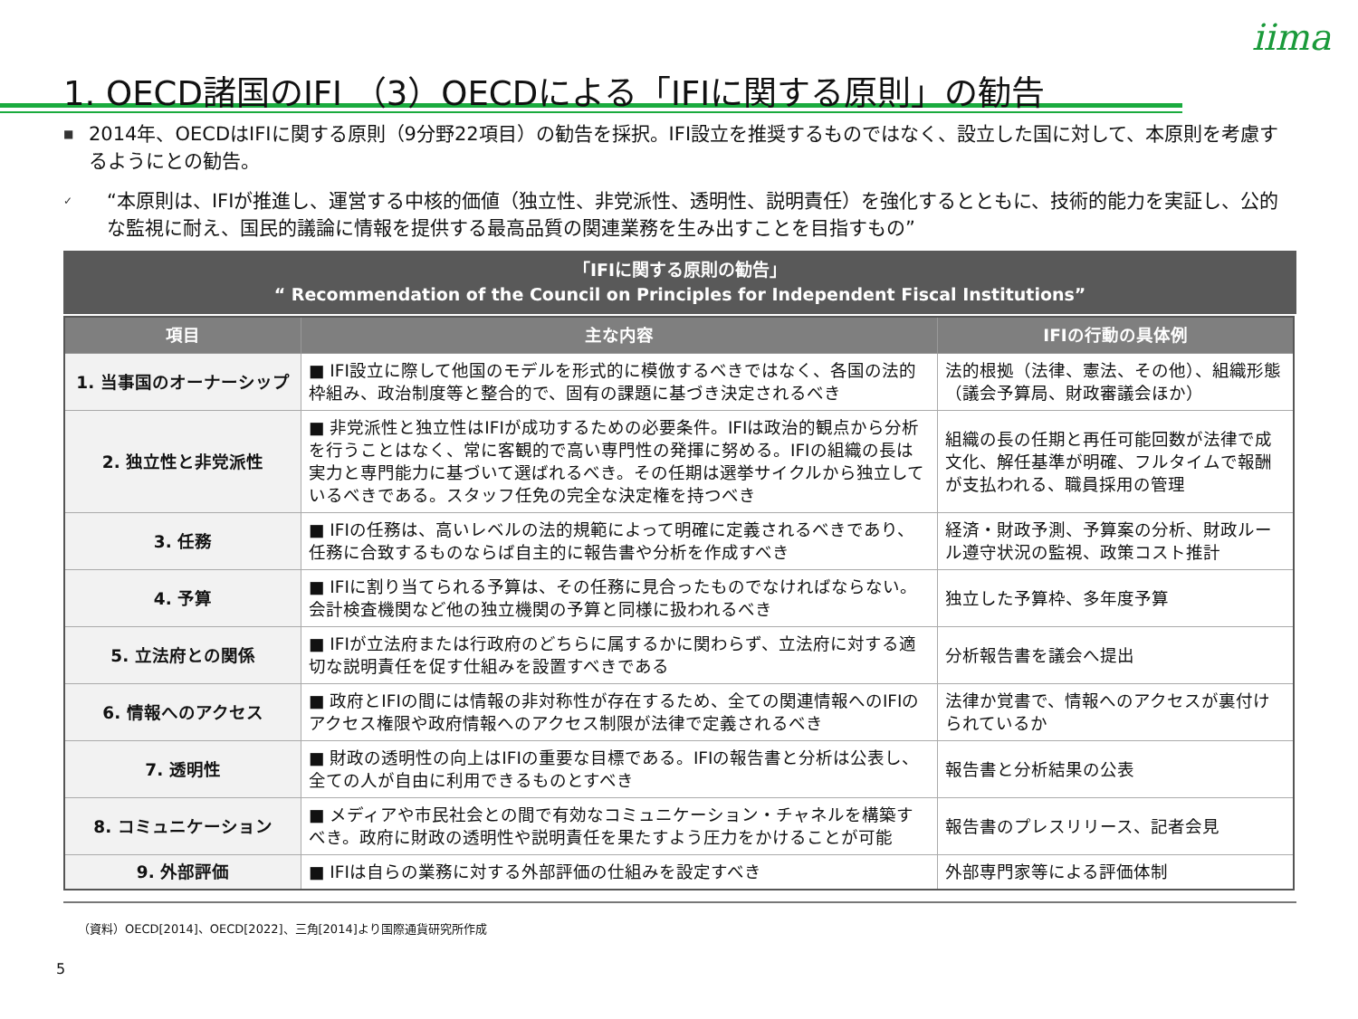iima
1. OECD諸国のIFI （3）OECDによる「IFIに関する原則」の勧告
■ 2014年、OECDはIFIに関する原則（9分野22項目）の勧告を採択。IFI設立を推奨するものではなく、設立した国に対して、本原則を考慮するようにとの勧告。
✓ “本原則は、IFIが推進し、運営する中核的価値（独立性、非党派性、透明性、説明責任）を強化するとともに、技術的能力を実証し、公的な監視に耐え、国民的議論に情報を提供する最高品質の関連業務を生み出すことを目指すもの”
「IFIに関する原則の勧告」
“ Recommendation of the Council on Principles for Independent Fiscal Institutions”
| 項目 | 主な内容 | IFIの行動の具体例 |
| --- | --- | --- |
| 1. 当事国のオーナーシップ | ■ IFI設立に際して他国のモデルを形式的に模倣するべきではなく、各国の法的枠組み、政治制度等と整合的で、固有の課題に基づき決定されるべき | 法的根拠（法律、憲法、その他）、組織形態（議会予算局、財政審議会ほか） |
| 2. 独立性と非党派性 | ■ 非党派性と独立性はIFIが成功するための必要条件。IFIは政治的観点から分析を行うことはなく、常に客観的で高い専門性の発揮に努める。IFIの組織の長は実力と専門能力に基づいて選ばれるべき。その任期は選挙サイクルから独立しているべきである。スタッフ任免の完全な決定権を持つべき | 組織の長の任期と再任可能回数が法律で成文化、解任基準が明確、フルタイムで報酬が支払われる、職員採用の管理 |
| 3. 任務 | ■ IFIの任務は、高いレベルの法的規範によって明確に定義されるべきであり、任務に合致するものならば自主的に報告書や分析を作成すべき | 経済・財政予測、予算案の分析、財政ルール遵守状況の監視、政策コスト推計 |
| 4. 予算 | ■ IFIに割り当てられる予算は、その任務に見合ったものでなければならない。会計検査機関など他の独立機関の予算と同様に扱われるべき | 独立した予算枠、多年度予算 |
| 5. 立法府との関係 | ■ IFIが立法府または行政府のどちらに属するかに関わらず、立法府に対する適切な説明責任を促す仕組みを設置すべきである | 分析報告書を議会へ提出 |
| 6. 情報へのアクセス | ■ 政府とIFIの間には情報の非対称性が存在するため、全ての関連情報へのIFIのアクセス権限や政府情報へのアクセス制限が法律で定義されるべき | 法律か覚書で、情報へのアクセスが裏付けられているか |
| 7. 透明性 | ■ 財政の透明性の向上はIFIの重要な目標である。IFIの報告書と分析は公表し、全ての人が自由に利用できるものとすべき | 報告書と分析結果の公表 |
| 8. コミュニケーション | ■ メディアや市民社会との間で有効なコミュニケーション・チャネルを構築すべき。政府に財政の透明性や説明責任を果たすよう圧力をかけることが可能 | 報告書のプレスリリース、記者会見 |
| 9. 外部評価 | ■ IFIは自らの業務に対する外部評価の仕組みを設定すべき | 外部専門家等による評価体制 |
（資料）OECD[2014]、OECD[2022]、三角[2014]より国際通貨研究所作成
5